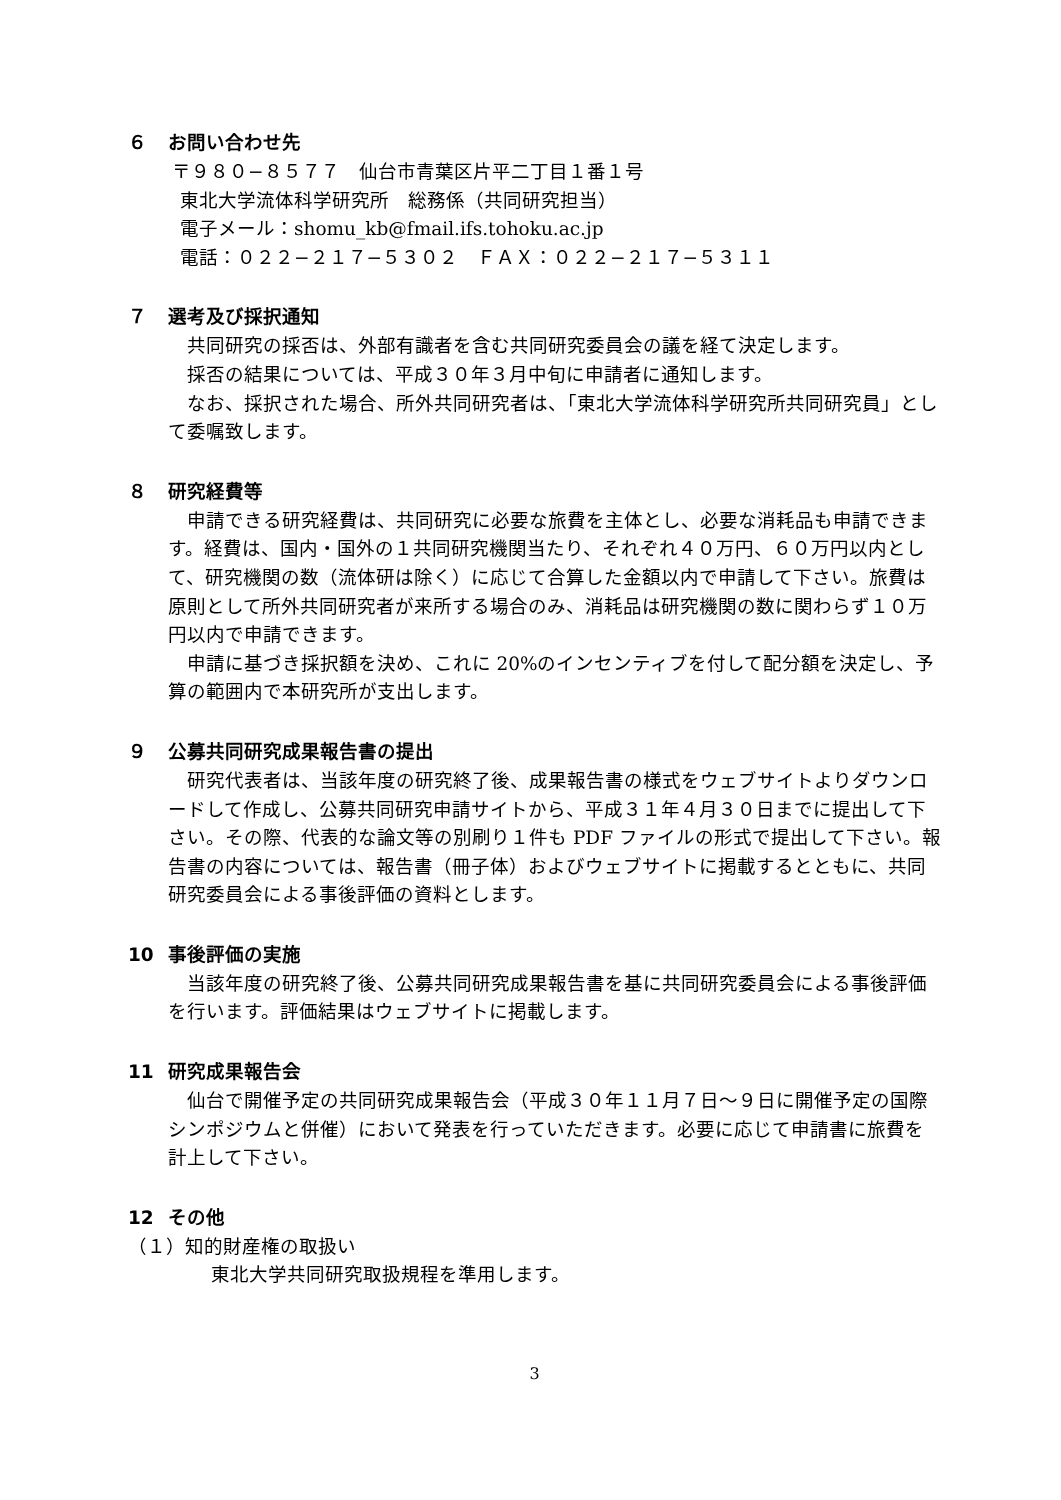６ お問い合わせ先
〒９８０−８５７７　仙台市青葉区片平二丁目１番１号
東北大学流体科学研究所　総務係（共同研究担当）
電子メール：shomu_kb@fmail.ifs.tohoku.ac.jp
電話：０２２−２１７−５３０２　ＦＡＸ：０２２−２１７−５３１１
７ 選考及び採択通知
共同研究の採否は、外部有識者を含む共同研究委員会の議を経て決定します。
採否の結果については、平成３０年３月中旬に申請者に通知します。
なお、採択された場合、所外共同研究者は、「東北大学流体科学研究所共同研究員」として委嘱致します。
８ 研究経費等
申請できる研究経費は、共同研究に必要な旅費を主体とし、必要な消耗品も申請できます。経費は、国内・国外の１共同研究機関当たり、それぞれ４０万円、６０万円以内として、研究機関の数（流体研は除く）に応じて合算した金額以内で申請して下さい。旅費は原則として所外共同研究者が来所する場合のみ、消耗品は研究機関の数に関わらず１０万円以内で申請できます。
申請に基づき採択額を決め、これに 20%のインセンティブを付して配分額を決定し、予算の範囲内で本研究所が支出します。
９ 公募共同研究成果報告書の提出
研究代表者は、当該年度の研究終了後、成果報告書の様式をウェブサイトよりダウンロードして作成し、公募共同研究申請サイトから、平成３１年４月３０日までに提出して下さい。その際、代表的な論文等の別刷り１件も PDF ファイルの形式で提出して下さい。報告書の内容については、報告書（冊子体）およびウェブサイトに掲載するとともに、共同研究委員会による事後評価の資料とします。
10 事後評価の実施
当該年度の研究終了後、公募共同研究成果報告書を基に共同研究委員会による事後評価を行います。評価結果はウェブサイトに掲載します。
11 研究成果報告会
仙台で開催予定の共同研究成果報告会（平成３０年１１月７日〜９日に開催予定の国際シンポジウムと併催）において発表を行っていただきます。必要に応じて申請書に旅費を計上して下さい。
12 その他
（１）知的財産権の取扱い
東北大学共同研究取扱規程を準用します。
3